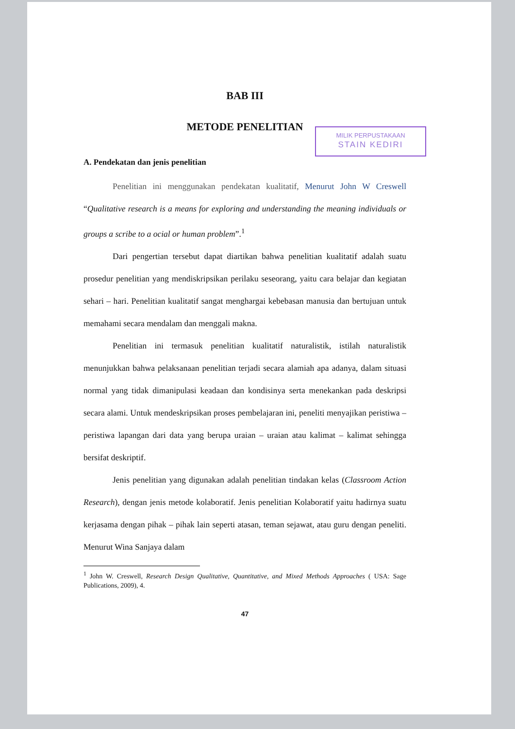BAB III
METODE PENELITIAN
MILIK PERPUSTAKAAN
STAIN KEDIRI
A. Pendekatan dan jenis penelitian
Penelitian ini menggunakan pendekatan kualitatif, Menurut John W Creswell “Qualitative research is a means for exploring and understanding the meaning individuals or groups a scribe to a ocial or human problem”.<sup>1</sup>
Dari pengertian tersebut dapat diartikan bahwa penelitian kualitatif adalah suatu prosedur penelitian yang mendiskripsikan perilaku seseorang, yaitu cara belajar dan kegiatan sehari – hari. Penelitian kualitatif sangat menghargai kebebasan manusia dan bertujuan untuk memahami secara mendalam dan menggali makna.
Penelitian ini termasuk penelitian kualitatif naturalistik, istilah naturalistik menunjukkan bahwa pelaksanaan penelitian terjadi secara alamiah apa adanya, dalam situasi normal yang tidak dimanipulasi keadaan dan kondisinya serta menekankan pada deskripsi secara alami. Untuk mendeskripsikan proses pembelajaran ini, peneliti menyajikan peristiwa – peristiwa lapangan dari data yang berupa uraian – uraian atau kalimat – kalimat sehingga bersifat deskriptif.
Jenis penelitian yang digunakan adalah penelitian tindakan kelas (Classroom Action Research), dengan jenis metode kolaboratif. Jenis penelitian Kolaboratif yaitu hadirnya suatu kerjasama dengan pihak – pihak lain seperti atasan, teman sejawat, atau guru dengan peneliti. Menurut Wina Sanjaya dalam
<sup>1</sup> John W. Creswell, Research Design Qualitative, Quantitative, and Mixed Methods Approaches ( USA: Sage Publications, 2009), 4.
47